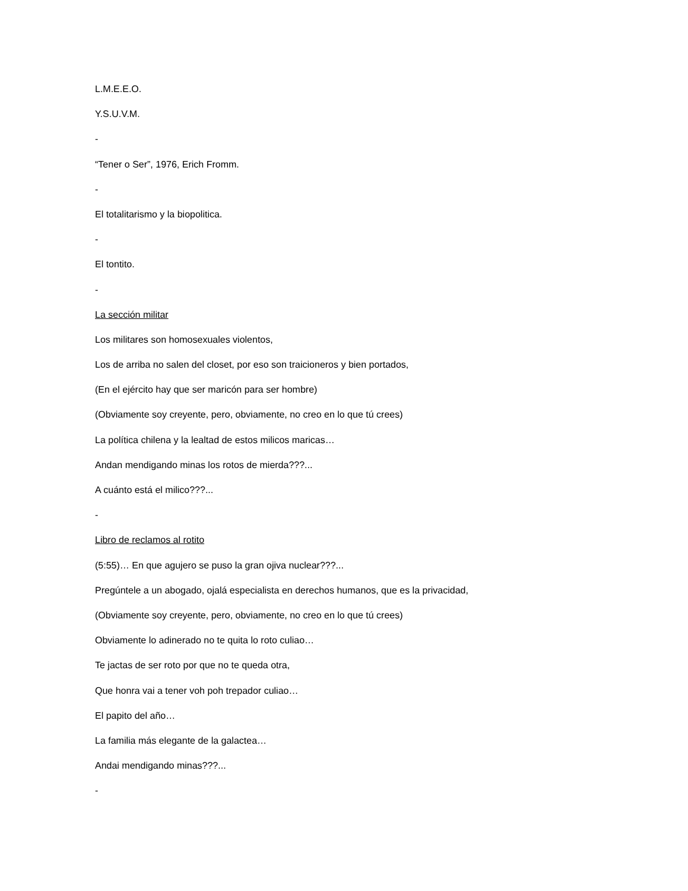L.M.E.E.O.
Y.S.U.V.M.
-
“Tener o Ser”, 1976, Erich Fromm.
-
El totalitarismo y la biopolitica.
-
El tontito.
-
La sección militar
Los militares son homosexuales violentos,
Los de arriba no salen del closet, por eso son traicioneros y bien portados,
(En el ejército hay que ser maricón para ser hombre)
(Obviamente soy creyente, pero, obviamente, no creo en lo que tú crees)
La política chilena y la lealtad de estos milicos maricas…
Andan mendigando minas los rotos de mierda???...
A cuánto está el milico???...
-
Libro de reclamos al rotito
(5:55)… En que agujero se puso la gran ojiva nuclear???...
Pregúntele a un abogado, ojalá especialista en derechos humanos, que es la privacidad,
(Obviamente soy creyente, pero, obviamente, no creo en lo que tú crees)
Obviamente lo adinerado no te quita lo roto culiao…
Te jactas de ser roto por que no te queda otra,
Que honra vai a tener voh poh trepador culiao…
El papito del año…
La familia más elegante de la galactea…
Andai mendigando minas???...
-